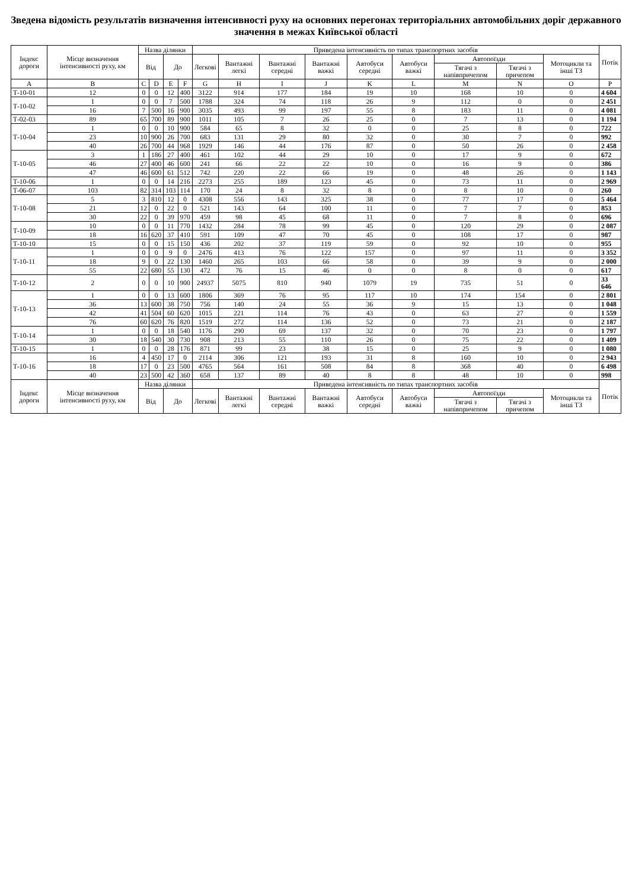Зведена відомість результатів визначення інтенсивності руху на основних перегонах територіальних автомобільних доріг державного значення в межах Київської області
| Індекс дороги | Місце визначення інтенсивності руху, км | Назва ділянки | | | | Приведена інтенсивність по типах транспортних засобів | | | | | | | | | Потік |
| --- | --- | --- | --- | --- | --- | --- | --- | --- | --- | --- | --- | --- | --- | --- | --- |
| | | Від | | До | | Легкові | Вантажні легкі | Вантажні середні | Вантажні важкі | Автобуси середні | Автобуси важкі | Автопоїзди | | Мотоцикли та інші ТЗ | |
| | | | | | | | | | | | | Тягачі з напівпричепом | Тягачі з причепом | | |
| A | B | C | D | E | F | G | H | I | J | K | L | M | N | O | P |
| Т-10-01 | 12 | 0 | 0 | 12 | 400 | 3122 | 914 | 177 | 184 | 19 | 10 | 168 | 10 | 0 | 4 604 |
| Т-10-02 | 1 | 0 | 0 | 7 | 500 | 1788 | 324 | 74 | 118 | 26 | 9 | 112 | 0 | 0 | 2 451 |
| | 16 | 7 | 500 | 16 | 900 | 3035 | 493 | 99 | 197 | 55 | 8 | 183 | 11 | 0 | 4 081 |
| Т-02-03 | 89 | 65 | 700 | 89 | 900 | 1011 | 105 | 7 | 26 | 25 | 0 | 7 | 13 | 0 | 1 194 |
| Т-10-04 | 1 | 0 | 0 | 10 | 900 | 584 | 65 | 8 | 32 | 0 | 0 | 25 | 8 | 0 | 722 |
| | 23 | 10 | 900 | 26 | 700 | 683 | 131 | 29 | 80 | 32 | 0 | 30 | 7 | 0 | 992 |
| | 40 | 26 | 700 | 44 | 968 | 1929 | 146 | 44 | 176 | 87 | 0 | 50 | 26 | 0 | 2 458 |
| Т-10-05 | 3 | 1 | 186 | 27 | 400 | 461 | 102 | 44 | 29 | 10 | 0 | 17 | 9 | 0 | 672 |
| | 46 | 27 | 400 | 46 | 600 | 241 | 66 | 22 | 22 | 10 | 0 | 16 | 9 | 0 | 386 |
| | 47 | 46 | 600 | 61 | 512 | 742 | 220 | 22 | 66 | 19 | 0 | 48 | 26 | 0 | 1 143 |
| Т-10-06 | 1 | 0 | 0 | 14 | 216 | 2273 | 255 | 189 | 123 | 45 | 0 | 73 | 11 | 0 | 2 969 |
| Т-06-07 | 103 | 82 | 314 | 103 | 114 | 170 | 24 | 8 | 32 | 8 | 0 | 8 | 10 | 0 | 260 |
| Т-10-08 | 5 | 3 | 810 | 12 | 0 | 4308 | 556 | 143 | 325 | 38 | 0 | 77 | 17 | 0 | 5 464 |
| | 21 | 12 | 0 | 22 | 0 | 521 | 143 | 64 | 100 | 11 | 0 | 7 | 7 | 0 | 853 |
| | 30 | 22 | 0 | 39 | 970 | 459 | 98 | 45 | 68 | 11 | 0 | 7 | 8 | 0 | 696 |
| Т-10-09 | 10 | 0 | 0 | 11 | 770 | 1432 | 284 | 78 | 99 | 45 | 0 | 120 | 29 | 0 | 2 087 |
| | 18 | 16 | 620 | 37 | 410 | 591 | 109 | 47 | 70 | 45 | 0 | 108 | 17 | 0 | 987 |
| Т-10-10 | 15 | 0 | 0 | 15 | 150 | 436 | 202 | 37 | 119 | 59 | 0 | 92 | 10 | 0 | 955 |
| Т-10-11 | 1 | 0 | 0 | 9 | 0 | 2476 | 413 | 76 | 122 | 157 | 0 | 97 | 11 | 0 | 3 352 |
| | 18 | 9 | 0 | 22 | 130 | 1460 | 265 | 103 | 66 | 58 | 0 | 39 | 9 | 0 | 2 000 |
| | 55 | 22 | 680 | 55 | 130 | 472 | 76 | 15 | 46 | 0 | 0 | 8 | 0 | 0 | 617 |
| Т-10-12 | 2 | 0 | 0 | 10 | 900 | 24937 | 5075 | 810 | 940 | 1079 | 19 | 735 | 51 | 0 | 33 646 |
| Т-10-13 | 1 | 0 | 0 | 13 | 600 | 1806 | 369 | 76 | 95 | 117 | 10 | 174 | 154 | 0 | 2 801 |
| | 36 | 13 | 600 | 38 | 750 | 756 | 140 | 24 | 55 | 36 | 9 | 15 | 13 | 0 | 1 048 |
| | 42 | 41 | 504 | 60 | 620 | 1015 | 221 | 114 | 76 | 43 | 0 | 63 | 27 | 0 | 1 559 |
| | 76 | 60 | 620 | 76 | 820 | 1519 | 272 | 114 | 136 | 52 | 0 | 73 | 21 | 0 | 2 187 |
| Т-10-14 | 1 | 0 | 0 | 18 | 540 | 1176 | 290 | 69 | 137 | 32 | 0 | 70 | 23 | 0 | 1 797 |
| | 30 | 18 | 540 | 30 | 730 | 908 | 213 | 55 | 110 | 26 | 0 | 75 | 22 | 0 | 1 409 |
| Т-10-15 | 1 | 0 | 0 | 28 | 176 | 871 | 99 | 23 | 38 | 15 | 0 | 25 | 9 | 0 | 1 080 |
| Т-10-16 | 16 | 4 | 450 | 17 | 0 | 2114 | 306 | 121 | 193 | 31 | 8 | 160 | 10 | 0 | 2 943 |
| | 18 | 17 | 0 | 23 | 500 | 4765 | 564 | 161 | 508 | 84 | 8 | 368 | 40 | 0 | 6 498 |
| | 40 | 23 | 500 | 42 | 360 | 658 | 137 | 89 | 40 | 8 | 8 | 48 | 10 | 0 | 998 |
| Індекс дороги | Місце визначення інтенсивності руху, км | Назва ділянки | | | | Приведена інтенсивність по типах транспортних засобів | | | | | | | | | Потік |
| | | Від | | До | | Легкові | Вантажні легкі | Вантажні середні | Вантажні важкі | Автобуси середні | Автобуси важкі | Автопоїзди | | Мотоцикли та інші ТЗ | |
| | | | | | | | | | | | | Тягачі з напівпричепом | Тягачі з причепом | | |